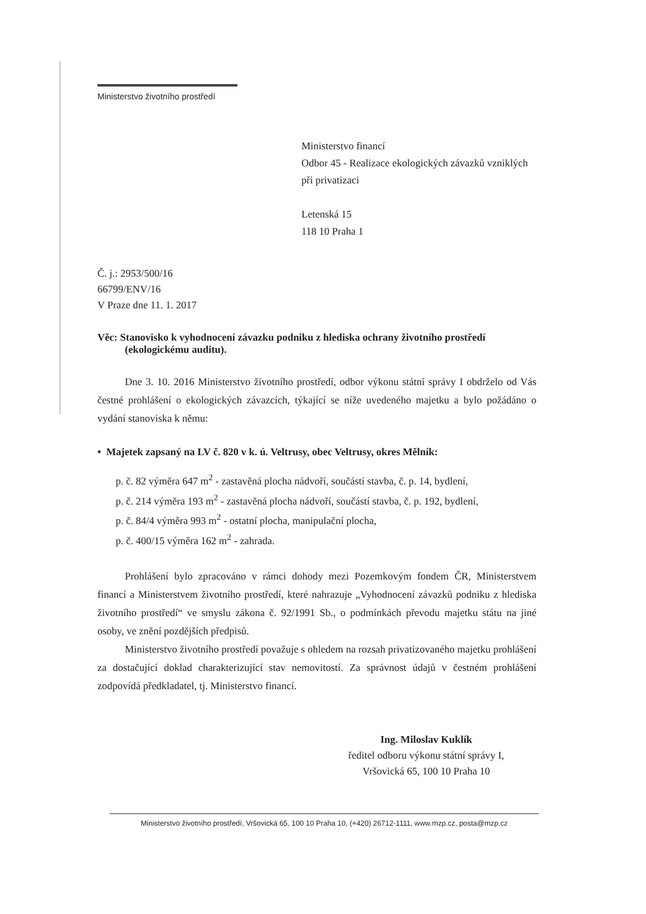Ministerstvo životního prostředí
Ministerstvo financí
Odbor 45 - Realizace ekologických závazků vzniklých při privatizaci
Letenská 15
118 10 Praha 1
Č. j.: 2953/500/16
66799/ENV/16
V Praze dne 11. 1. 2017
Věc: Stanovisko k vyhodnocení závazku podniku z hlediska ochrany životního prostředí (ekologickému auditu).
Dne 3. 10. 2016 Ministerstvo životního prostředí, odbor výkonu státní správy I obdrželo od Vás čestné prohlášení o ekologických závazcích, týkající se níže uvedeného majetku a bylo požádáno o vydání stanoviska k němu:
• Majetek zapsaný na LV č. 820 v k. ú. Veltrusy, obec Veltrusy, okres Mělník:
p. č. 82 výměra 647 m<sup>2</sup> - zastavěná plocha nádvoří, součástí stavba, č. p. 14, bydlení,
p. č. 214 výměra 193 m<sup>2</sup> - zastavěná plocha nádvoří, součástí stavba, č. p. 192, bydlení,
p. č. 84/4 výměra 993 m<sup>2</sup> - ostatní plocha, manipulační plocha,
p. č. 400/15 výměra 162 m<sup>2</sup> - zahrada.
Prohlášení bylo zpracováno v rámci dohody mezi Pozemkovým fondem ČR, Ministerstvem financí a Ministerstvem životního prostředí, které nahrazuje „Vyhodnocení závazků podniku z hlediska životního prostředí“ ve smyslu zákona č. 92/1991 Sb., o podmínkách převodu majetku státu na jiné osoby, ve znění pozdějších předpisů.
Ministerstvo životního prostředí považuje s ohledem na rozsah privatizovaného majetku prohlášení za dostačující doklad charakterizující stav nemovitostí. Za správnost údajů v čestném prohlášení zodpovídá předkladatel, tj. Ministerstvo financí.
Ing. Miloslav Kuklík
ředitel odboru výkonu státní správy I,
Vršovická 65, 100 10 Praha 10
Ministerstvo životního prostředí, Vršovická 65, 100 10 Praha 10, (+420) 26712-1111, www.mzp.cz, posta@mzp.cz